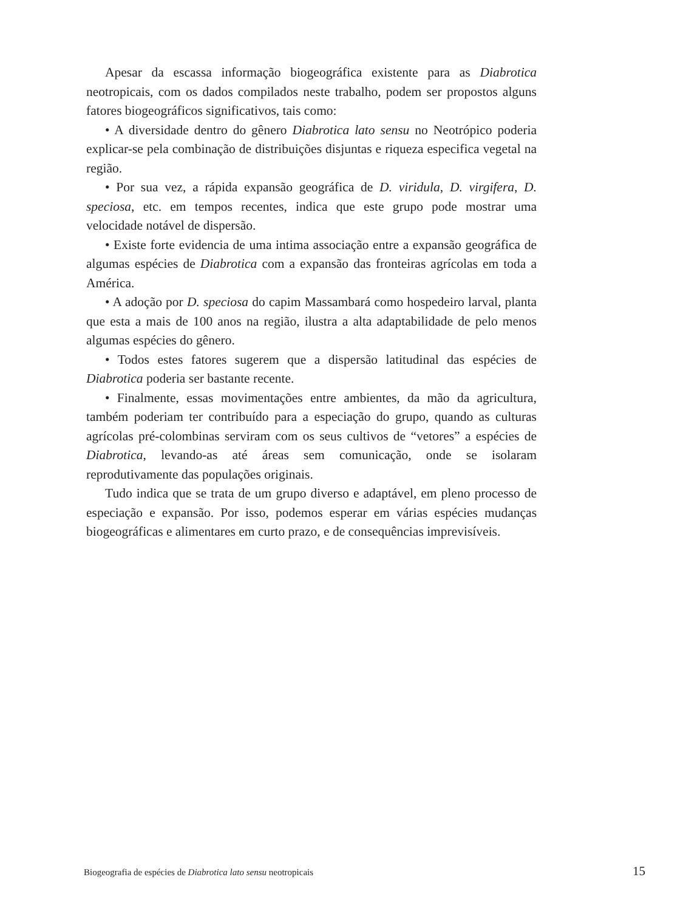Apesar da escassa informação biogeográfica existente para as Diabrotica neotropicais, com os dados compilados neste trabalho, podem ser propostos alguns fatores biogeográficos significativos, tais como:
• A diversidade dentro do gênero Diabrotica lato sensu no Neotrópico poderia explicar-se pela combinação de distribuições disjuntas e riqueza especifica vegetal na região.
• Por sua vez, a rápida expansão geográfica de D. viridula, D. virgifera, D. speciosa, etc. em tempos recentes, indica que este grupo pode mostrar uma velocidade notável de dispersão.
• Existe forte evidencia de uma intima associação entre a expansão geográfica de algumas espécies de Diabrotica com a expansão das fronteiras agrícolas em toda a América.
• A adoção por D. speciosa do capim Massambará como hospedeiro larval, planta que esta a mais de 100 anos na região, ilustra a alta adaptabilidade de pelo menos algumas espécies do gênero.
• Todos estes fatores sugerem que a dispersão latitudinal das espécies de Diabrotica poderia ser bastante recente.
• Finalmente, essas movimentações entre ambientes, da mão da agricultura, também poderiam ter contribuído para a especiação do grupo, quando as culturas agrícolas pré-colombinas serviram com os seus cultivos de “vetores” a espécies de Diabrotica, levando-as até áreas sem comunicação, onde se isolaram reprodutivamente das populações originais.
Tudo indica que se trata de um grupo diverso e adaptável, em pleno processo de especiação e expansão. Por isso, podemos esperar em várias espécies mudanças biogeográficas e alimentares em curto prazo, e de consequências imprevisíveis.
Biogeografia de espécies de Diabrotica lato sensu neotropicais 15